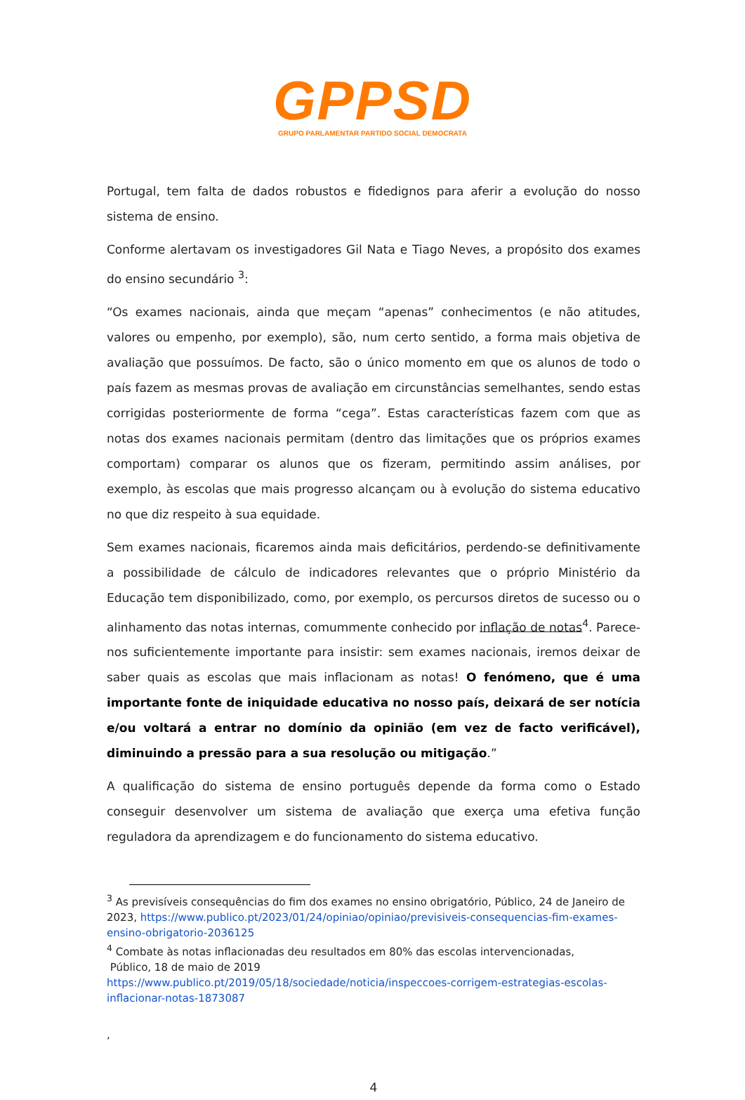GPPSD
GRUPO PARLAMENTAR PARTIDO SOCIAL DEMOCRATA
Portugal, tem falta de dados robustos e fidedignos para aferir a evolução do nosso sistema de ensino.
Conforme alertavam os investigadores Gil Nata e Tiago Neves, a propósito dos exames do ensino secundário <sup>3</sup>:
“Os exames nacionais, ainda que meçam “apenas” conhecimentos (e não atitudes, valores ou empenho, por exemplo), são, num certo sentido, a forma mais objetiva de avaliação que possuímos. De facto, são o único momento em que os alunos de todo o país fazem as mesmas provas de avaliação em circunstâncias semelhantes, sendo estas corrigidas posteriormente de forma “cega”. Estas características fazem com que as notas dos exames nacionais permitam (dentro das limitações que os próprios exames comportam) comparar os alunos que os fizeram, permitindo assim análises, por exemplo, às escolas que mais progresso alcançam ou à evolução do sistema educativo no que diz respeito à sua equidade.
Sem exames nacionais, ficaremos ainda mais deficitários, perdendo-se definitivamente a possibilidade de cálculo de indicadores relevantes que o próprio Ministério da Educação tem disponibilizado, como, por exemplo, os percursos diretos de sucesso ou o alinhamento das notas internas, comummente conhecido por inflação de notas<sup>4</sup>. Parece-nos suficientemente importante para insistir: sem exames nacionais, iremos deixar de saber quais as escolas que mais inflacionam as notas! O fenómeno, que é uma importante fonte de iniquidade educativa no nosso país, deixará de ser notícia e/ou voltará a entrar no domínio da opinião (em vez de facto verificável), diminuindo a pressão para a sua resolução ou mitigação.”
A qualificação do sistema de ensino português depende da forma como o Estado conseguir desenvolver um sistema de avaliação que exerça uma efetiva função reguladora da aprendizagem e do funcionamento do sistema educativo.
<sup>3</sup> As previsíveis consequências do fim dos exames no ensino obrigatório, Público, 24 de Janeiro de 2023, https://www.publico.pt/2023/01/24/opiniao/opiniao/previsiveis-consequencias-fim-exames-ensino-obrigatorio-2036125
<sup>4</sup> Combate às notas inflacionadas deu resultados em 80% das escolas intervencionadas,
Público, 18 de maio de 2019
https://www.publico.pt/2019/05/18/sociedade/noticia/inspeccoes-corrigem-estrategias-escolas-inflacionar-notas-1873087
,
4